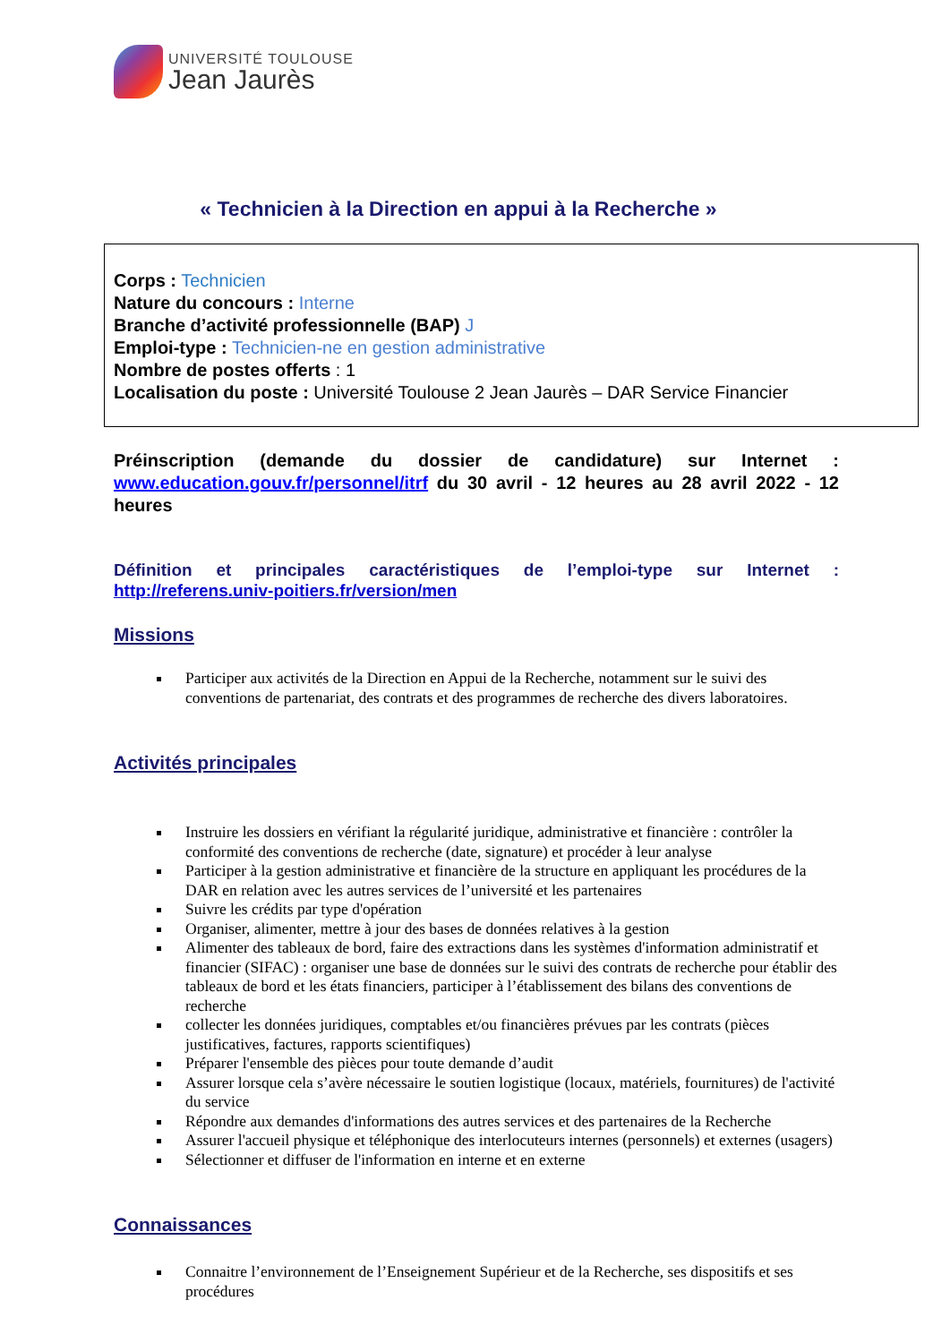UNIVERSITÉ TOULOUSE
Jean Jaurès
« Technicien à la Direction en appui à la Recherche »
Corps : Technicien
Nature du concours : Interne
Branche d’activité professionnelle (BAP) J
Emploi-type : Technicien-ne en gestion administrative
Nombre de postes offerts : 1
Localisation du poste : Université Toulouse 2 Jean Jaurès – DAR Service Financier
Préinscription (demande du dossier de candidature) sur Internet : www.education.gouv.fr/personnel/itrf du 30 avril - 12 heures au 28 avril 2022 - 12 heures
Définition et principales caractéristiques de l’emploi-type sur Internet : http://referens.univ-poitiers.fr/version/men
Missions
Participer aux activités de la Direction en Appui de la Recherche, notamment sur le suivi des conventions de partenariat, des contrats et des programmes de recherche des divers laboratoires.
Activités principales
Instruire les dossiers en vérifiant la régularité juridique, administrative et financière : contrôler la conformité des conventions de recherche (date, signature) et procéder à leur analyse
Participer à la gestion administrative et financière de la structure en appliquant les procédures de la DAR en relation avec les autres services de l’université et les partenaires
Suivre les crédits par type d'opération
Organiser, alimenter, mettre à jour des bases de données relatives à la gestion
Alimenter des tableaux de bord, faire des extractions dans les systèmes d'information administratif et financier (SIFAC) : organiser une base de données sur le suivi des contrats de recherche pour établir des tableaux de bord et les états financiers, participer à l’établissement des bilans des conventions de recherche
collecter les données juridiques, comptables et/ou financières prévues par les contrats (pièces justificatives, factures, rapports scientifiques)
Préparer l'ensemble des pièces pour toute demande d’audit
Assurer lorsque cela s’avère nécessaire le soutien logistique (locaux, matériels, fournitures) de l'activité du service
Répondre aux demandes d'informations des autres services et des partenaires de la Recherche
Assurer l'accueil physique et téléphonique des interlocuteurs internes (personnels) et externes (usagers)
Sélectionner et diffuser de l'information en interne et en externe
Connaissances
Connaitre l’environnement de l’Enseignement Supérieur et de la Recherche, ses dispositifs et ses procédures